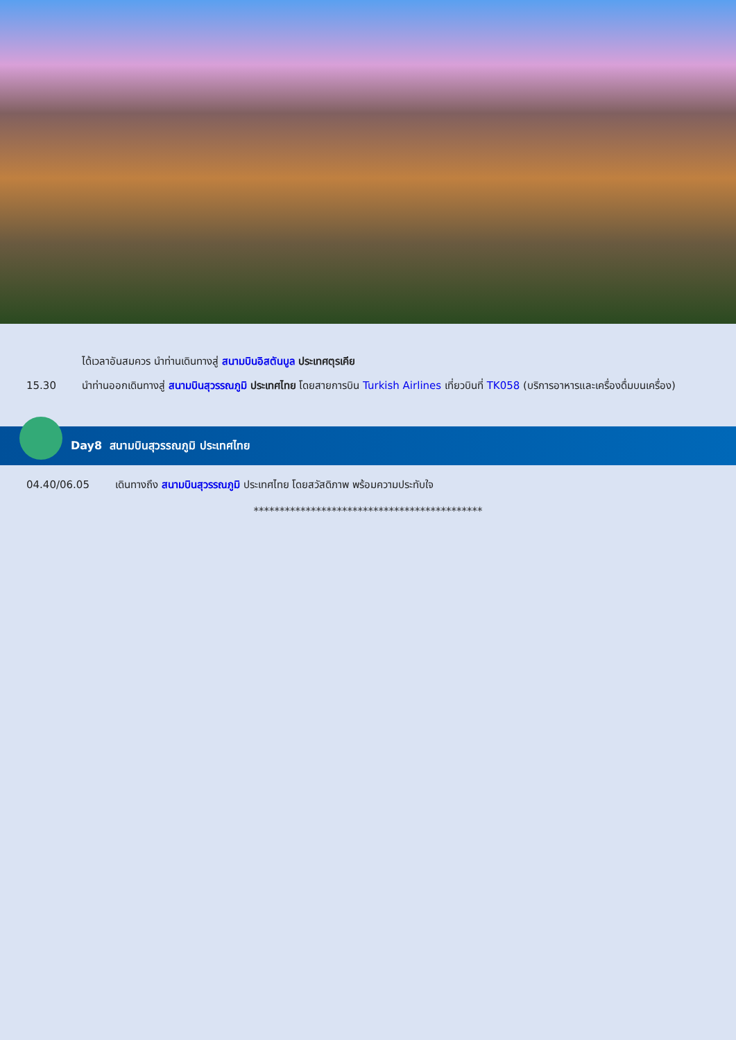ได้เวลาอันสมควร นำท่านเดินทางสู่ สนามบินอิสตันบูล ประเทศตุรเคีย
15.30 นำท่านออกเดินทางสู่ สนามบินสุวรรณภูมิ ประเทศไทย โดยสายการบิน Turkish Airlines เที่ยวบินที่ TK058 (บริการอาหารและเครื่องดื่มบนเครื่อง)
Day8 สนามบินสุวรรณภูมิ ประเทศไทย
04.40/06.05 เดินทางถึง สนามบินสุวรรณภูมิ ประเทศไทย โดยสวัสดิภาพ พร้อมความประทับใจ
********************************************